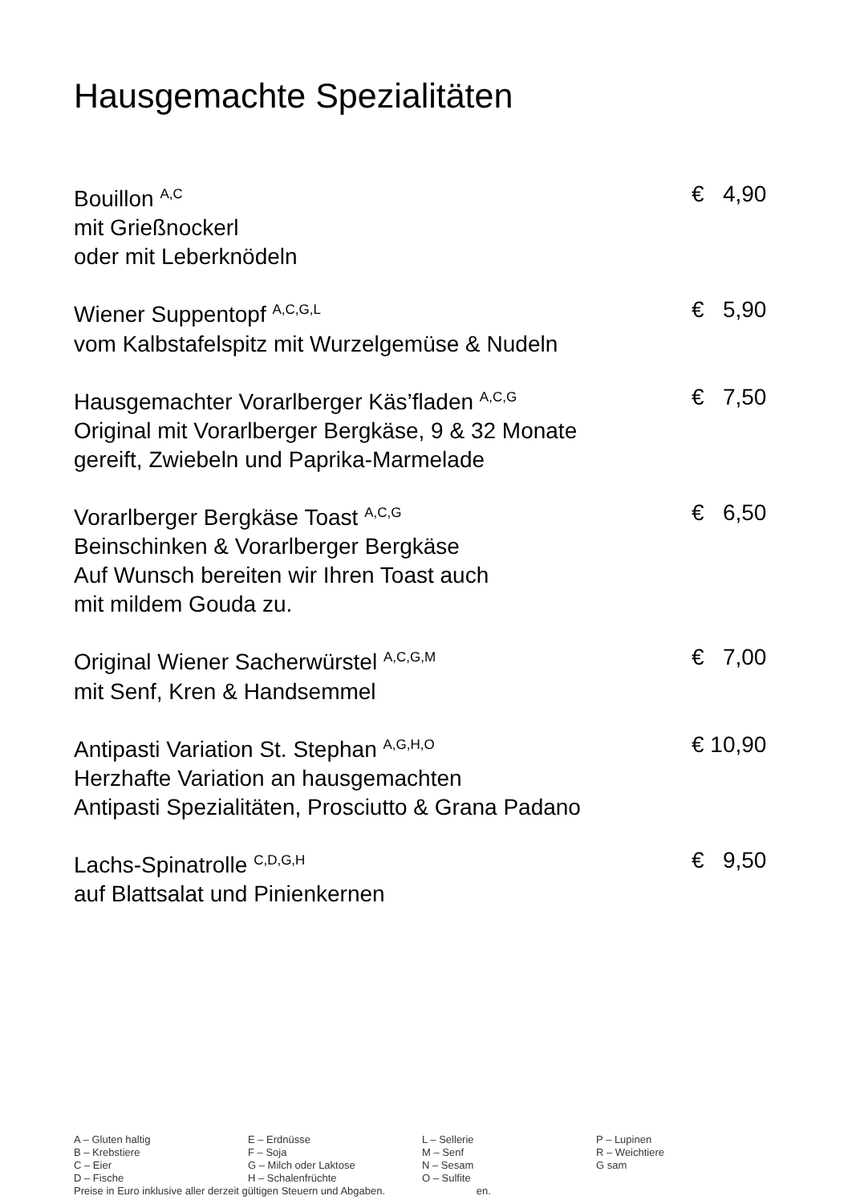Hausgemachte Spezialitäten
Bouillon <sup>A,C</sup>
mit Grießnockerl
oder mit Leberknödeln
€ 4,90
Wiener Suppentopf <sup>A,C,G,L</sup>
vom Kalbstafelspitz mit Wurzelgemüse & Nudeln
€ 5,90
Hausgemachter Vorarlberger Käs’fladen <sup>A,C,G</sup>
Original mit Vorarlberger Bergkäse, 9 & 32 Monate
gereift, Zwiebeln und Paprika-Marmelade
€ 7,50
Vorarlberger Bergkäse Toast <sup>A,C,G</sup>
Beinschinken & Vorarlberger Bergkäse
Auf Wunsch bereiten wir Ihren Toast auch
mit mildem Gouda zu.
€ 6,50
Original Wiener Sacherwürstel <sup>A,C,G,M</sup>
mit Senf, Kren & Handsemmel
€ 7,00
Antipasti Variation St. Stephan <sup>A,G,H,O</sup>
Herzhafte Variation an hausgemachten
Antipasti Spezialitäten, Prosciutto & Grana Padano
€ 10,90
Lachs-Spinatrolle <sup>C,D,G,H</sup>
auf Blattsalat und Pinienkernen
€ 9,50
| A – Gluten haltig | E – Erdnüsse | L – Sellerie | P – Lupinen |
| B – Krebstiere | F – Soja | M – Senf | R – Weichtiere |
| C – Eier | G – Milch oder Laktose | N – Sesam | G sam |
| D – Fische | H – Schalenfrüchte | O – Sulfite | |
Preise in Euro inklusive aller derzeit gültigen Steuern und Abgaben. en.